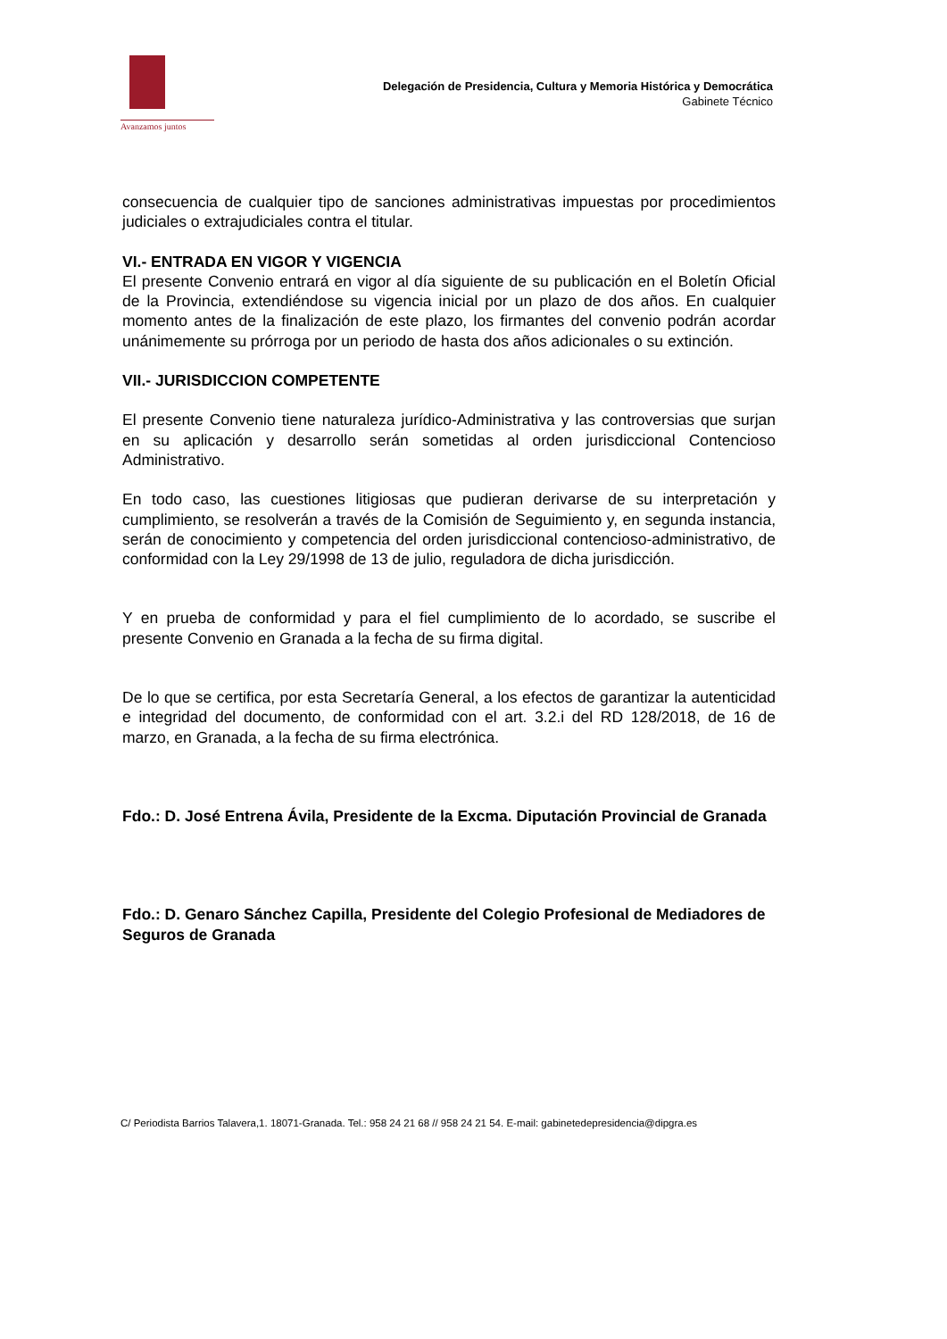Avanzamos juntos
Delegación de Presidencia, Cultura y Memoria Histórica y Democrática
Gabinete Técnico
consecuencia de cualquier tipo de sanciones administrativas impuestas por procedimientos judiciales o extrajudiciales contra el titular.
VI.- ENTRADA EN VIGOR Y VIGENCIA
El presente Convenio entrará en vigor al día siguiente de su publicación en el Boletín Oficial de la Provincia, extendiéndose su vigencia inicial por un plazo de dos años. En cualquier momento antes de la finalización de este plazo, los firmantes del convenio podrán acordar unánimemente su prórroga por un periodo de hasta dos años adicionales o su extinción.
VII.- JURISDICCION COMPETENTE
El presente Convenio tiene naturaleza jurídico-Administrativa y las controversias que surjan en su aplicación y desarrollo serán sometidas al orden jurisdiccional Contencioso Administrativo.
En todo caso, las cuestiones litigiosas que pudieran derivarse de su interpretación y cumplimiento, se resolverán a través de la Comisión de Seguimiento y, en segunda instancia, serán de conocimiento y competencia del orden jurisdiccional contencioso-administrativo, de conformidad con la Ley 29/1998 de 13 de julio, reguladora de dicha jurisdicción.
Y en prueba de conformidad y para el fiel cumplimiento de lo acordado, se suscribe el presente Convenio en Granada a la fecha de su firma digital.
De lo que se certifica, por esta Secretaría General, a los efectos de garantizar la autenticidad e integridad del documento, de conformidad con el art. 3.2.i del RD 128/2018, de 16 de marzo, en Granada, a la fecha de su firma electrónica.
Fdo.: D. José Entrena Ávila, Presidente de la Excma. Diputación Provincial de Granada
Fdo.: D. Genaro Sánchez Capilla, Presidente del Colegio Profesional de Mediadores de Seguros de Granada
C/ Periodista Barrios Talavera,1. 18071-Granada. Tel.: 958 24 21 68 // 958 24 21 54. E-mail: gabinetedepresidencia@dipgra.es